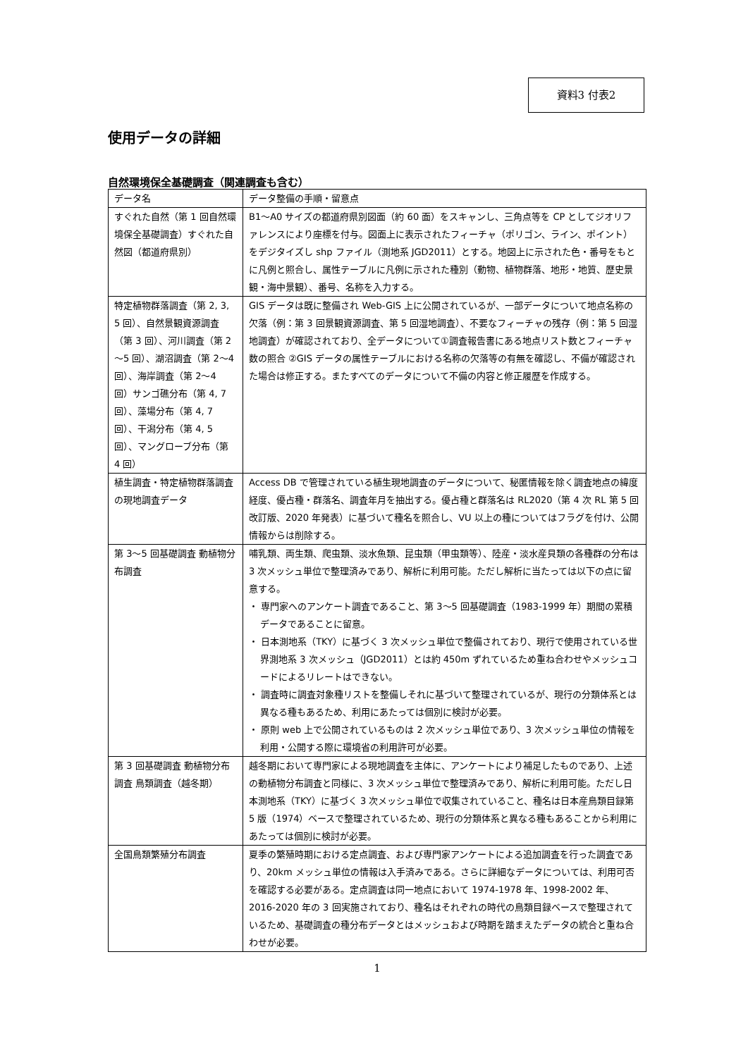資料3 付表2
使用データの詳細
自然環境保全基礎調査（関連調査も含む）
| データ名 | データ整備の手順・留意点 |
| --- | --- |
| すぐれた自然（第 1 回自然環境保全基礎調査）すぐれた自然図（都道府県別） | B1～A0 サイズの都道府県別図面（約 60 面）をスキャンし、三角点等を CP としてジオリファレンスにより座標を付与。図面上に表示されたフィーチャ（ポリゴン、ライン、ポイント）をデジタイズし shp ファイル（測地系 JGD2011）とする。地図上に示された色・番号をもとに凡例と照合し、属性テーブルに凡例に示された種別（動物、植物群落、地形・地質、歴史景観・海中景観）、番号、名称を入力する。 |
| 特定植物群落調査（第 2, 3, 5 回）、自然景観資源調査（第 3 回）、河川調査（第 2～5 回）、湖沼調査（第 2～4 回）、海岸調査（第 2～4 回）サンゴ礁分布（第 4, 7 回）、藻場分布（第 4, 7 回）、干潟分布（第 4, 5 回）、マングローブ分布（第 4 回） | GIS データは既に整備され Web-GIS 上に公開されているが、一部データについて地点名称の欠落（例：第 3 回景観資源調査、第 5 回湿地調査）、不要なフィーチャの残存（例：第 5 回湿地調査）が確認されており、全データについて①調査報告書にある地点リスト数とフィーチャ数の照合 ②GIS データの属性テーブルにおける名称の欠落等の有無を確認し、不備が確認された場合は修正する。またすべてのデータについて不備の内容と修正履歴を作成する。 |
| 植生調査・特定植物群落調査の現地調査データ | Access DB で管理されている植生現地調査のデータについて、秘匿情報を除く調査地点の緯度経度、優占種・群落名、調査年月を抽出する。優占種と群落名は RL2020（第 4 次 RL 第 5 回改訂版、2020 年発表）に基づいて種名を照合し、VU 以上の種についてはフラグを付け、公開情報からは削除する。 |
| 第 3～5 回基礎調査 動植物分布調査 | 哺乳類、両生類、爬虫類、淡水魚類、昆虫類（甲虫類等）、陸産・淡水産貝類の各種群の分布は 3 次メッシュ単位で整理済みであり、解析に利用可能。ただし解析に当たっては以下の点に留意する。 ・ 専門家へのアンケート調査であること、第 3～5 回基礎調査（1983-1999 年）期間の累積データであることに留意。 ・ 日本測地系（TKY）に基づく 3 次メッシュ単位で整備されており、現行で使用されている世界測地系 3 次メッシュ（JGD2011）とは約 450m ずれているため重ね合わせやメッシュコードによるリレートはできない。 ・ 調査時に調査対象種リストを整備しそれに基づいて整理されているが、現行の分類体系とは異なる種もあるため、利用にあたっては個別に検討が必要。 ・ 原則 web 上で公開されているものは 2 次メッシュ単位であり、3 次メッシュ単位の情報を利用・公開する際に環境省の利用許可が必要。 |
| 第 3 回基礎調査 動植物分布調査 鳥類調査（越冬期） | 越冬期において専門家による現地調査を主体に、アンケートにより補足したものであり、上述の動植物分布調査と同様に、3 次メッシュ単位で整理済みであり、解析に利用可能。ただし日本測地系（TKY）に基づく 3 次メッシュ単位で収集されていること、種名は日本産鳥類目録第 5 版（1974）ベースで整理されているため、現行の分類体系と異なる種もあることから利用にあたっては個別に検討が必要。 |
| 全国鳥類繁殖分布調査 | 夏季の繁殖時期における定点調査、および専門家アンケートによる追加調査を行った調査であり、20km メッシュ単位の情報は入手済みである。さらに詳細なデータについては、利用可否を確認する必要がある。定点調査は同一地点において 1974-1978 年、1998-2002 年、2016-2020 年の 3 回実施されており、種名はそれぞれの時代の鳥類目録ベースで整理されているため、基礎調査の種分布データとはメッシュおよび時期を踏まえたデータの統合と重ね合わせが必要。 |
1